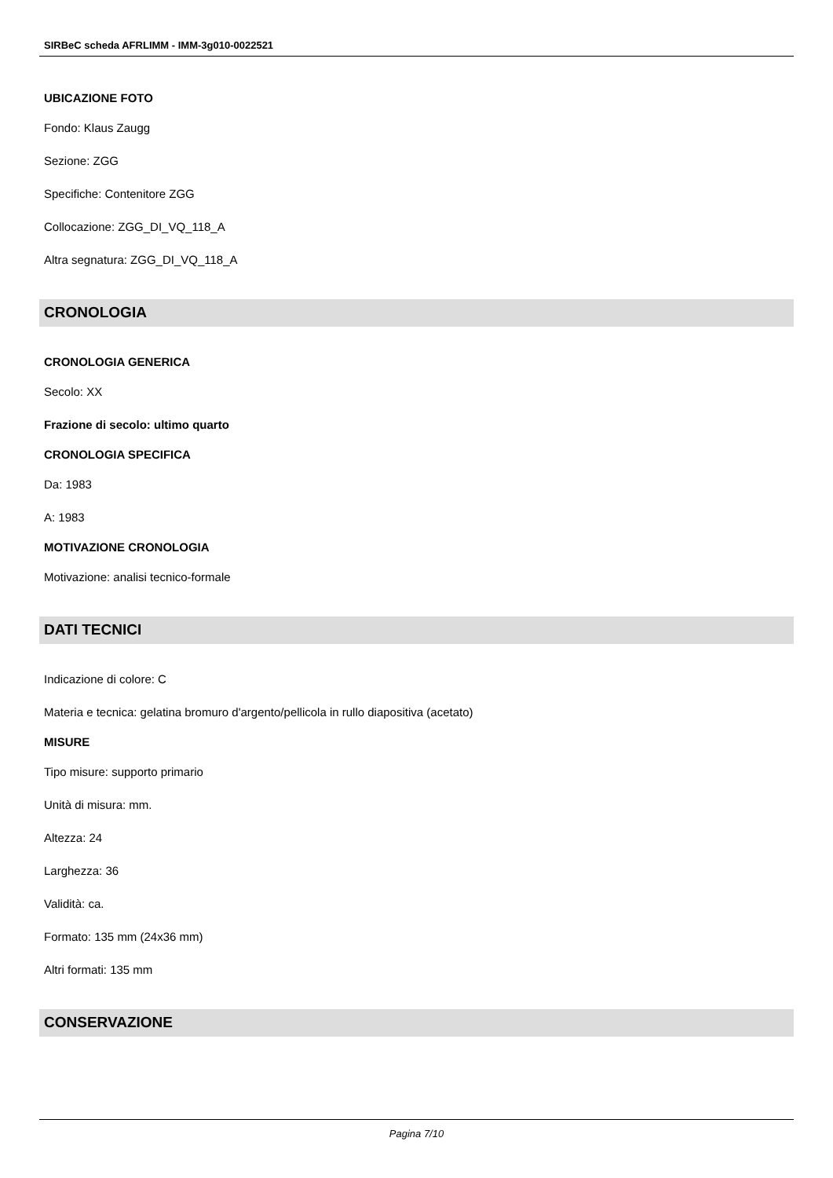SIRBeC scheda AFRLIMM - IMM-3g010-0022521
UBICAZIONE FOTO
Fondo: Klaus Zaugg
Sezione: ZGG
Specifiche: Contenitore ZGG
Collocazione: ZGG_DI_VQ_118_A
Altra segnatura: ZGG_DI_VQ_118_A
CRONOLOGIA
CRONOLOGIA GENERICA
Secolo: XX
Frazione di secolo: ultimo quarto
CRONOLOGIA SPECIFICA
Da: 1983
A: 1983
MOTIVAZIONE CRONOLOGIA
Motivazione: analisi tecnico-formale
DATI TECNICI
Indicazione di colore: C
Materia e tecnica: gelatina bromuro d'argento/pellicola in rullo diapositiva (acetato)
MISURE
Tipo misure: supporto primario
Unità di misura: mm.
Altezza: 24
Larghezza: 36
Validità: ca.
Formato: 135 mm (24x36 mm)
Altri formati: 135 mm
CONSERVAZIONE
Pagina 7/10